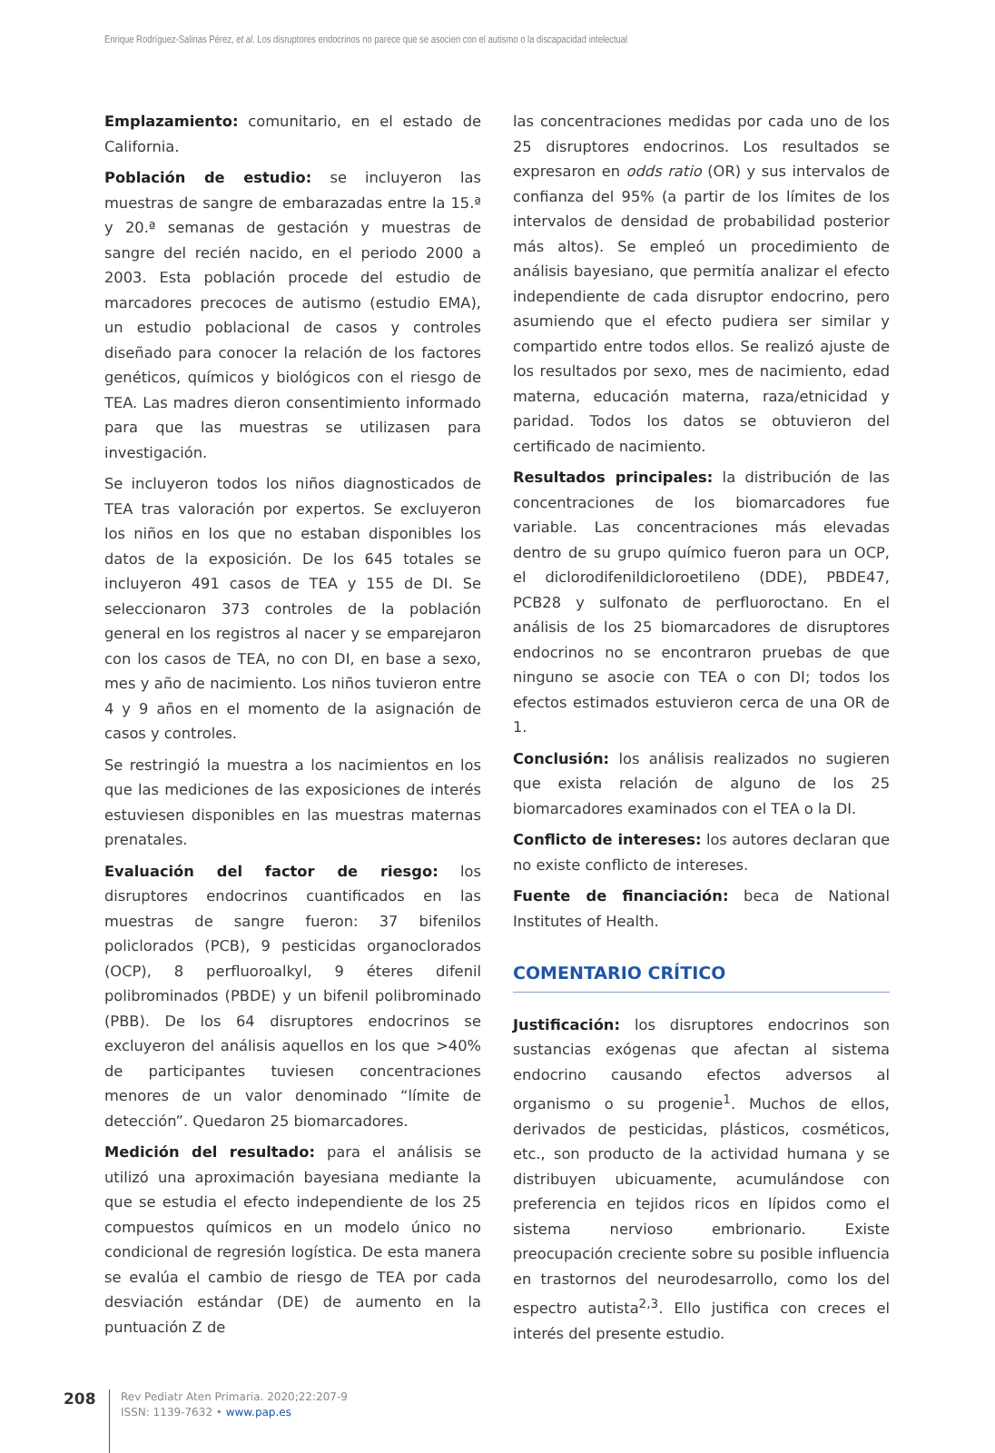Enrique Rodríguez-Salinas Pérez, et al. Los disruptores endocrinos no parece que se asocien con el autismo o la discapacidad intelectual
Emplazamiento: comunitario, en el estado de California.
Población de estudio: se incluyeron las muestras de sangre de embarazadas entre la 15.ª y 20.ª semanas de gestación y muestras de sangre del recién nacido, en el periodo 2000 a 2003. Esta población procede del estudio de marcadores precoces de autismo (estudio EMA), un estudio poblacional de casos y controles diseñado para conocer la relación de los factores genéticos, químicos y biológicos con el riesgo de TEA. Las madres dieron consentimiento informado para que las muestras se utilizasen para investigación.
Se incluyeron todos los niños diagnosticados de TEA tras valoración por expertos. Se excluyeron los niños en los que no estaban disponibles los datos de la exposición. De los 645 totales se incluyeron 491 casos de TEA y 155 de DI. Se seleccionaron 373 controles de la población general en los registros al nacer y se emparejaron con los casos de TEA, no con DI, en base a sexo, mes y año de nacimiento. Los niños tuvieron entre 4 y 9 años en el momento de la asignación de casos y controles.
Se restringió la muestra a los nacimientos en los que las mediciones de las exposiciones de interés estuviesen disponibles en las muestras maternas prenatales.
Evaluación del factor de riesgo: los disruptores endocrinos cuantificados en las muestras de sangre fueron: 37 bifenilos policlorados (PCB), 9 pesticidas organoclorados (OCP), 8 perfluoroalkyl, 9 éteres difenil polibrominados (PBDE) y un bifenil polibrominado (PBB). De los 64 disruptores endocrinos se excluyeron del análisis aquellos en los que >40% de participantes tuviesen concentraciones menores de un valor denominado “límite de detección”. Quedaron 25 biomarcadores.
Medición del resultado: para el análisis se utilizó una aproximación bayesiana mediante la que se estudia el efecto independiente de los 25 compuestos químicos en un modelo único no condicional de regresión logística. De esta manera se evalúa el cambio de riesgo de TEA por cada desviación estándar (DE) de aumento en la puntuación Z de
las concentraciones medidas por cada uno de los 25 disruptores endocrinos. Los resultados se expresaron en odds ratio (OR) y sus intervalos de confianza del 95% (a partir de los límites de los intervalos de densidad de probabilidad posterior más altos). Se empleó un procedimiento de análisis bayesiano, que permitía analizar el efecto independiente de cada disruptor endocrino, pero asumiendo que el efecto pudiera ser similar y compartido entre todos ellos. Se realizó ajuste de los resultados por sexo, mes de nacimiento, edad materna, educación materna, raza/etnicidad y paridad. Todos los datos se obtuvieron del certificado de nacimiento.
Resultados principales: la distribución de las concentraciones de los biomarcadores fue variable. Las concentraciones más elevadas dentro de su grupo químico fueron para un OCP, el diclorodifenildicloroetileno (DDE), PBDE47, PCB28 y sulfonato de perfluoroctano. En el análisis de los 25 biomarcadores de disruptores endocrinos no se encontraron pruebas de que ninguno se asocie con TEA o con DI; todos los efectos estimados estuvieron cerca de una OR de 1.
Conclusión: los análisis realizados no sugieren que exista relación de alguno de los 25 biomarcadores examinados con el TEA o la DI.
Conflicto de intereses: los autores declaran que no existe conflicto de intereses.
Fuente de financiación: beca de National Institutes of Health.
COMENTARIO CRÍTICO
Justificación: los disruptores endocrinos son sustancias exógenas que afectan al sistema endocrino causando efectos adversos al organismo o su progenie<sup>1</sup>. Muchos de ellos, derivados de pesticidas, plásticos, cosméticos, etc., son producto de la actividad humana y se distribuyen ubicuamente, acumulándose con preferencia en tejidos ricos en lípidos como el sistema nervioso embrionario. Existe preocupación creciente sobre su posible influencia en trastornos del neurodesarrollo, como los del espectro autista<sup>2,3</sup>. Ello justifica con creces el interés del presente estudio.
208
Rev Pediatr Aten Primaria. 2020;22:207-9
ISSN: 1139-7632 • www.pap.es